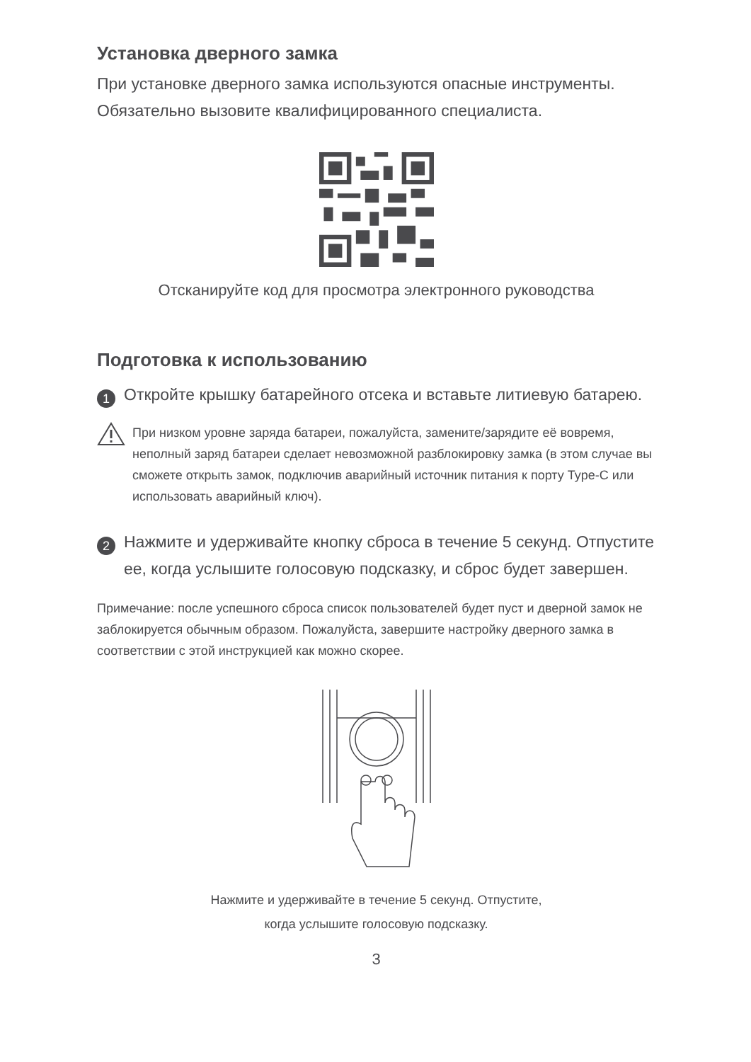Установка дверного замка
При установке дверного замка используются опасные инструменты. Обязательно вызовите квалифицированного специалиста.
Отсканируйте код для просмотра электронного руководства
Подготовка к использованию
1
Откройте крышку батарейного отсека и вставьте литиевую батарею.
При низком уровне заряда батареи, пожалуйста, замените/зарядите её вовремя, неполный заряд батареи сделает невозможной разблокировку замка (в этом случае вы сможете открыть замок, подключив аварийный источник питания к порту Type-C или использовать аварийный ключ).
2
Нажмите и удерживайте кнопку сброса в течение 5 секунд. Отпустите ее, когда услышите голосовую подсказку, и сброс будет завершен.
Примечание: после успешного сброса список пользователей будет пуст и дверной замок не заблокируется обычным образом. Пожалуйста, завершите настройку дверного замка в соответствии с этой инструкцией как можно скорее.
Нажмите и удерживайте в течение 5 секунд. Отпустите,
когда услышите голосовую подсказку.
3